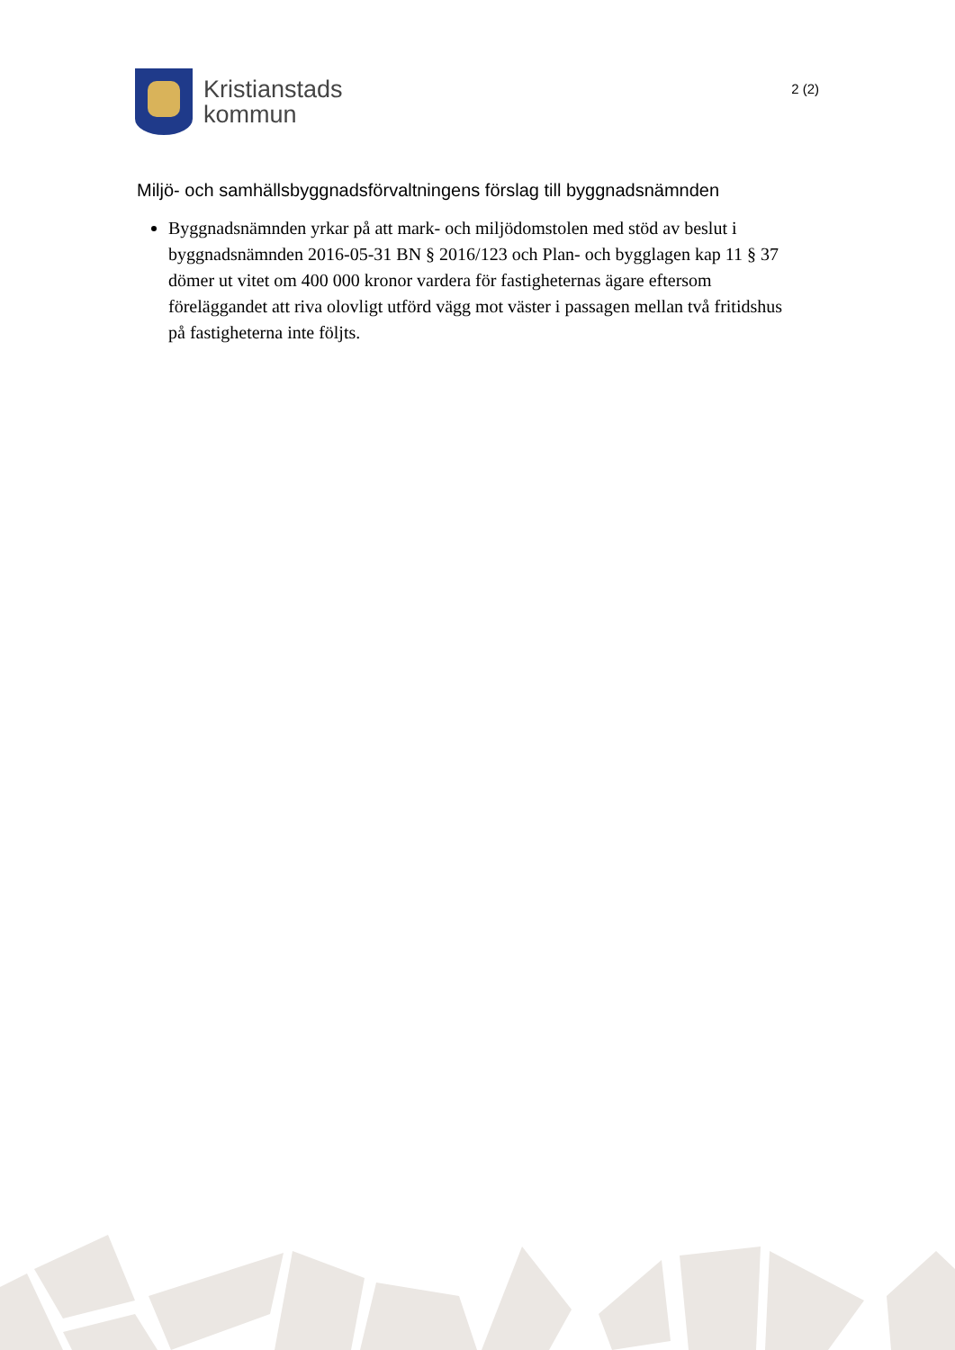Kristianstads
kommun
2 (2)
Miljö- och samhällsbyggnadsförvaltningens förslag till byggnadsnämnden
Byggnadsnämnden yrkar på att mark- och miljödomstolen med stöd av beslut i byggnadsnämnden 2016-05-31 BN § 2016/123 och Plan- och bygglagen kap 11 § 37 dömer ut vitet om 400 000 kronor vardera för fastigheternas ägare eftersom föreläggandet att riva olovligt utförd vägg mot väster i passagen mellan två fritidshus på fastigheterna inte följts.